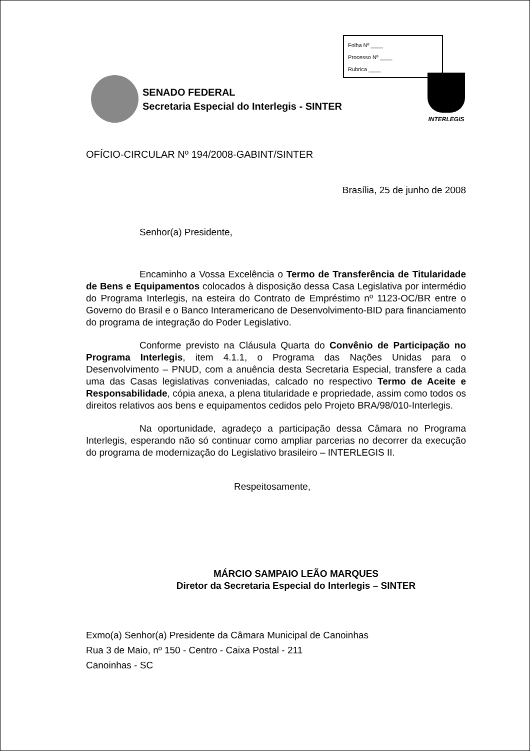Folha Nº ____
Processo Nº ____
Rubrica ____
SENADO FEDERAL
Secretaria Especial do Interlegis - SINTER
INTERLEGIS
OFÍCIO-CIRCULAR Nº 194/2008-GABINT/SINTER
Brasília, 25 de junho de 2008
Senhor(a) Presidente,
Encaminho a Vossa Excelência o Termo de Transferência de Titularidade de Bens e Equipamentos colocados à disposição dessa Casa Legislativa por intermédio do Programa Interlegis, na esteira do Contrato de Empréstimo nº 1123-OC/BR entre o Governo do Brasil e o Banco Interamericano de Desenvolvimento-BID para financiamento do programa de integração do Poder Legislativo.
Conforme previsto na Cláusula Quarta do Convênio de Participação no Programa Interlegis, item 4.1.1, o Programa das Nações Unidas para o Desenvolvimento – PNUD, com a anuência desta Secretaria Especial, transfere a cada uma das Casas legislativas conveniadas, calcado no respectivo Termo de Aceite e Responsabilidade, cópia anexa, a plena titularidade e propriedade, assim como todos os direitos relativos aos bens e equipamentos cedidos pelo Projeto BRA/98/010-Interlegis.
Na oportunidade, agradeço a participação dessa Câmara no Programa Interlegis, esperando não só continuar como ampliar parcerias no decorrer da execução do programa de modernização do Legislativo brasileiro – INTERLEGIS II.
Respeitosamente,
MÁRCIO SAMPAIO LEÃO MARQUES
Diretor da Secretaria Especial do Interlegis – SINTER
Exmo(a) Senhor(a) Presidente da Câmara Municipal de Canoinhas
Rua 3 de Maio, nº 150 - Centro - Caixa Postal - 211
Canoinhas - SC